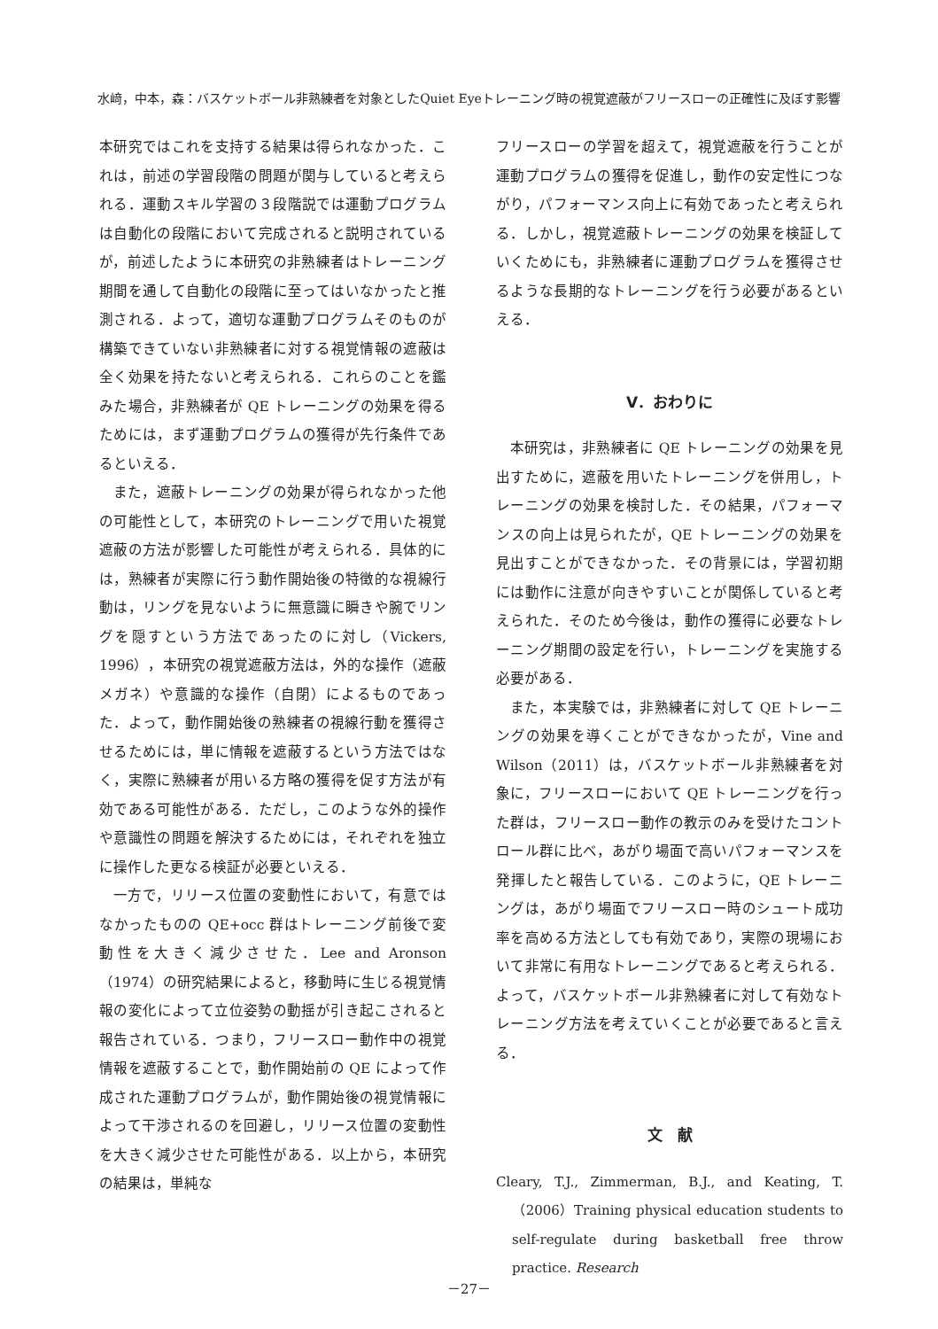水﨑，中本，森：バスケットボール非熟練者を対象としたQuiet Eyeトレーニング時の視覚遮蔽がフリースローの正確性に及ぼす影響
本研究ではこれを支持する結果は得られなかった．これは，前述の学習段階の問題が関与していると考えられる．運動スキル学習の３段階説では運動プログラムは自動化の段階において完成されると説明されているが，前述したように本研究の非熟練者はトレーニング期間を通して自動化の段階に至ってはいなかったと推測される．よって，適切な運動プログラムそのものが構築できていない非熟練者に対する視覚情報の遮蔽は全く効果を持たないと考えられる．これらのことを鑑みた場合，非熟練者が QE トレーニングの効果を得るためには，まず運動プログラムの獲得が先行条件であるといえる．
また，遮蔽トレーニングの効果が得られなかった他の可能性として，本研究のトレーニングで用いた視覚遮蔽の方法が影響した可能性が考えられる．具体的には，熟練者が実際に行う動作開始後の特徴的な視線行動は，リングを見ないように無意識に瞬きや腕でリングを隠すという方法であったのに対し（Vickers, 1996），本研究の視覚遮蔽方法は，外的な操作（遮蔽メガネ）や意識的な操作（自閉）によるものであった．よって，動作開始後の熟練者の視線行動を獲得させるためには，単に情報を遮蔽するという方法ではなく，実際に熟練者が用いる方略の獲得を促す方法が有効である可能性がある．ただし，このような外的操作や意識性の問題を解決するためには，それぞれを独立に操作した更なる検証が必要といえる．
一方で，リリース位置の変動性において，有意ではなかったものの QE+occ 群はトレーニング前後で変動性を大きく減少させた．Lee and Aronson（1974）の研究結果によると，移動時に生じる視覚情報の変化によって立位姿勢の動揺が引き起こされると報告されている．つまり，フリースロー動作中の視覚情報を遮蔽することで，動作開始前の QE によって作成された運動プログラムが，動作開始後の視覚情報によって干渉されるのを回避し，リリース位置の変動性を大きく減少させた可能性がある．以上から，本研究の結果は，単純な
フリースローの学習を超えて，視覚遮蔽を行うことが運動プログラムの獲得を促進し，動作の安定性につながり，パフォーマンス向上に有効であったと考えられる．しかし，視覚遮蔽トレーニングの効果を検証していくためにも，非熟練者に運動プログラムを獲得させるような長期的なトレーニングを行う必要があるといえる．
Ⅴ．おわりに
本研究は，非熟練者に QE トレーニングの効果を見出すために，遮蔽を用いたトレーニングを併用し，トレーニングの効果を検討した．その結果，パフォーマンスの向上は見られたが，QE トレーニングの効果を見出すことができなかった．その背景には，学習初期には動作に注意が向きやすいことが関係していると考えられた．そのため今後は，動作の獲得に必要なトレーニング期間の設定を行い，トレーニングを実施する必要がある．
また，本実験では，非熟練者に対して QE トレーニングの効果を導くことができなかったが，Vine and Wilson（2011）は，バスケットボール非熟練者を対象に，フリースローにおいて QE トレーニングを行った群は，フリースロー動作の教示のみを受けたコントロール群に比べ，あがり場面で高いパフォーマンスを発揮したと報告している．このように，QE トレーニングは，あがり場面でフリースロー時のシュート成功率を高める方法としても有効であり，実際の現場において非常に有用なトレーニングであると考えられる．よって，バスケットボール非熟練者に対して有効なトレーニング方法を考えていくことが必要であると言える．
文　献
Cleary, T.J., Zimmerman, B.J., and Keating, T.（2006）Training physical education students to self-regulate during basketball free throw practice. Research
－27－